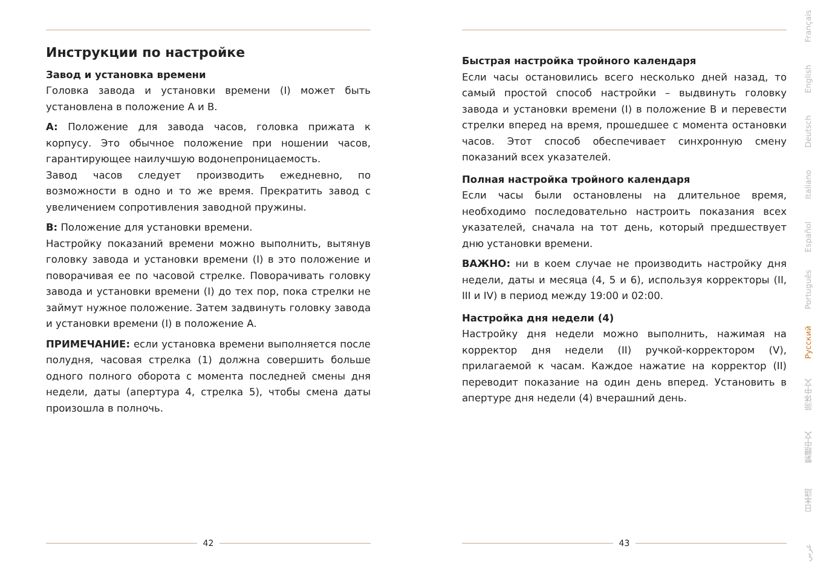Инструкции по настройке
Завод и установка времени
Головка завода и установки времени (I) может быть установлена в положение A и B.
A: Положение для завода часов, головка прижата к корпусу. Это обычное положение при ношении часов, гарантирующее наилучшую водонепроницаемость.
Завод часов следует производить ежедневно, по возможности в одно и то же время. Прекратить завод с увеличением сопротивления заводной пружины.
B: Положение для установки времени.
Настройку показаний времени можно выполнить, вытянув головку завода и установки времени (I) в это положение и поворачивая ее по часовой стрелке. Поворачивать головку завода и установки времени (I) до тех пор, пока стрелки не займут нужное положение. Затем задвинуть головку завода и установки времени (I) в положение A.
ПРИМЕЧАНИЕ: если установка времени выполняется после полудня, часовая стрелка (1) должна совершить больше одного полного оборота с момента последней смены дня недели, даты (апертура 4, стрелка 5), чтобы смена даты произошла в полночь.
42
Быстрая настройка тройного календаря
Если часы остановились всего несколько дней назад, то самый простой способ настройки – выдвинуть головку завода и установки времени (I) в положение B и перевести стрелки вперед на время, прошедшее с момента остановки часов. Этот способ обеспечивает синхронную смену показаний всех указателей.
Полная настройка тройного календаря
Если часы были остановлены на длительное время, необходимо последовательно настроить показания всех указателей, сначала на тот день, который предшествует дню установки времени.
ВАЖНО: ни в коем случае не производить настройку дня недели, даты и месяца (4, 5 и 6), используя корректоры (II, III и IV) в период между 19:00 и 02:00.
Настройка дня недели (4)
Настройку дня недели можно выполнить, нажимая на корректор дня недели (II) ручкой-корректором (V), прилагаемой к часам. Каждое нажатие на корректор (II) переводит показание на один день вперед. Установить в апертуре дня недели (4) вчерашний день.
43
Français
English
Deutsch
Italiano
Español
Português
Русский
简体中文
繁體中文
日本語
عربي